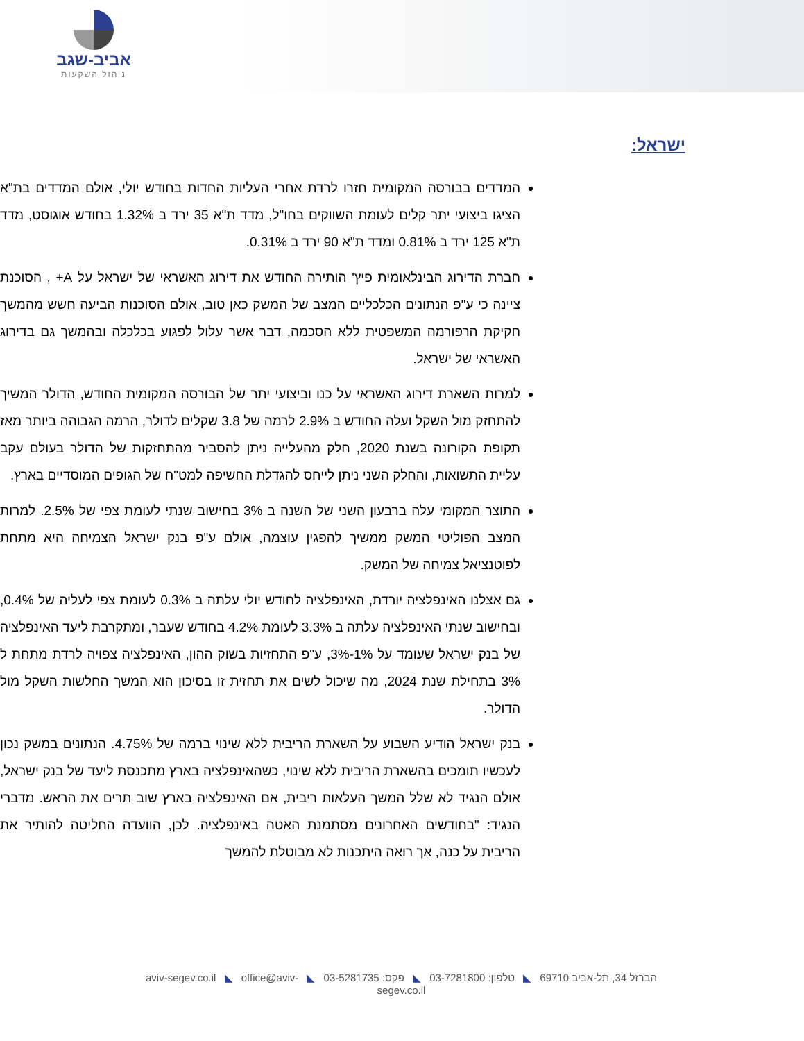אביב-שגב
ניהול השקעות
ישראל:
המדדים בבורסה המקומית חזרו לרדת אחרי העליות החדות בחודש יולי, אולם המדדים בת"א הציגו ביצועי יתר קלים לעומת השווקים בחו"ל, מדד ת"א 35 ירד ב 1.32% בחודש אוגוסט, מדד ת"א 125 ירד ב 0.81% ומדד ת"א 90 ירד ב 0.31%.
חברת הדירוג הבינלאומית פיץ' הותירה החודש את דירוג האשראי של ישראל על A+ , הסוכנת ציינה כי ע"פ הנתונים הכלכליים המצב של המשק כאן טוב, אולם הסוכנות הביעה חשש מהמשך חקיקת הרפורמה המשפטית ללא הסכמה, דבר אשר עלול לפגוע בכלכלה ובהמשך גם בדירוג האשראי של ישראל.
למרות השארת דירוג האשראי על כנו וביצועי יתר של הבורסה המקומית החודש, הדולר המשיך להתחזק מול השקל ועלה החודש ב 2.9% לרמה של 3.8 שקלים לדולר, הרמה הגבוהה ביותר מאז תקופת הקורונה בשנת 2020, חלק מהעלייה ניתן להסביר מהתחזקות של הדולר בעולם עקב עליית התשואות, והחלק השני ניתן לייחס להגדלת החשיפה למט"ח של הגופים המוסדיים בארץ.
התוצר המקומי עלה ברבעון השני של השנה ב 3% בחישוב שנתי לעומת צפי של 2.5%. למרות המצב הפוליטי המשק ממשיך להפגין עוצמה, אולם ע"פ בנק ישראל הצמיחה היא מתחת לפוטנציאל צמיחה של המשק.
גם אצלנו האינפלציה יורדת, האינפלציה לחודש יולי עלתה ב 0.3% לעומת צפי לעליה של 0.4%, ובחישוב שנתי האינפלציה עלתה ב 3.3% לעומת 4.2% בחודש שעבר, ומתקרבת ליעד האינפלציה של בנק ישראל שעומד על 1%-3%, ע"פ התחזיות בשוק ההון, האינפלציה צפויה לרדת מתחת ל 3% בתחילת שנת 2024, מה שיכול לשים את תחזית זו בסיכון הוא המשך החלשות השקל מול הדולר.
בנק ישראל הודיע השבוע על השארת הריבית ללא שינוי ברמה של 4.75%. הנתונים במשק נכון לעכשיו תומכים בהשארת הריבית ללא שינוי, כשהאינפלציה בארץ מתכנסת ליעד של בנק ישראל, אולם הנגיד לא שלל המשך העלאות ריבית, אם האינפלציה בארץ שוב תרים את הראש. מדברי הנגיד: "בחודשים האחרונים מסתמנת האטה באינפלציה. לכן, הוועדה החליטה להותיר את הריבית על כנה, אך רואה היתכנות לא מבוטלת להמשך
הברזל 34, תל-אביב 69710 ◣ טלפון: 03-7281800 ◣ פקס: 03-5281735 ◣ aviv-segev.co.il ◣ office@aviv-segev.co.il